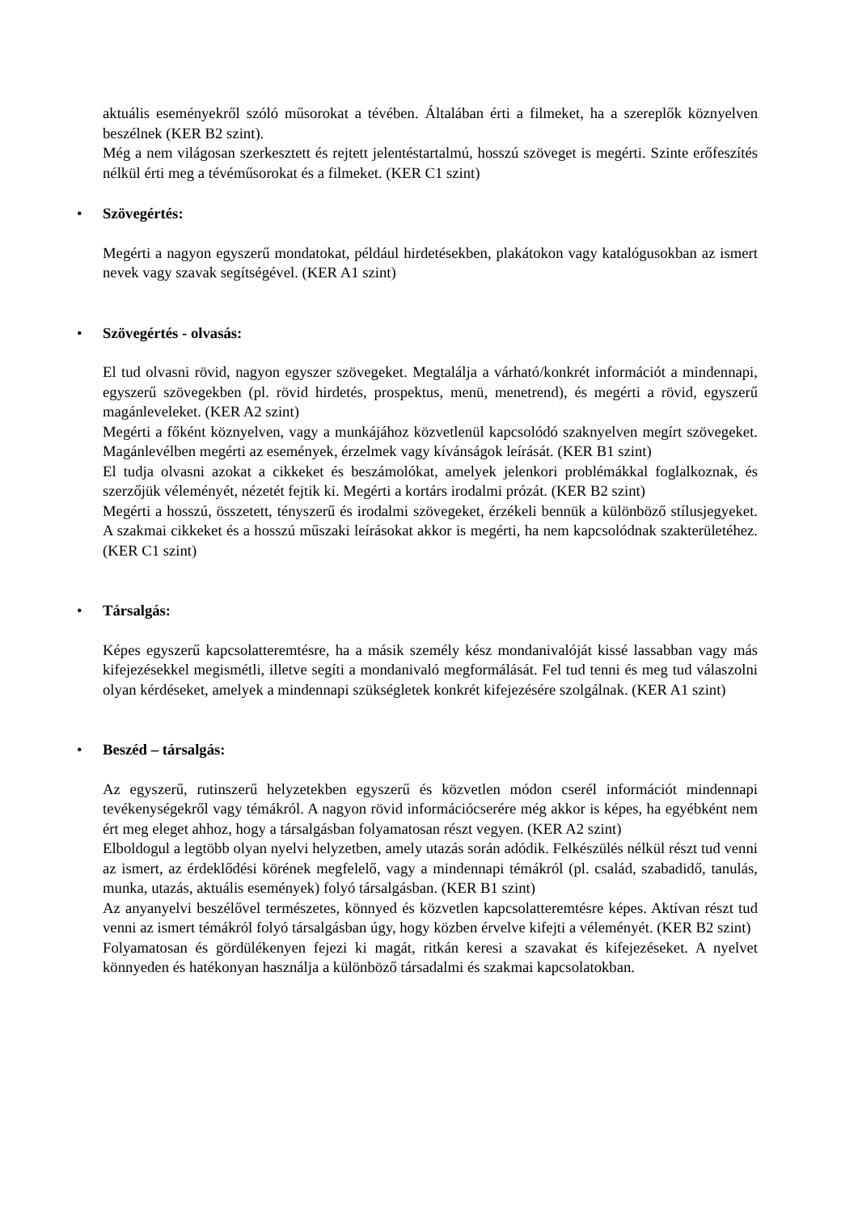aktuális eseményekről szóló műsorokat a tévében. Általában érti a filmeket, ha a szereplők köznyelven beszélnek (KER B2 szint).
Még a nem világosan szerkesztett és rejtett jelentéstartalmú, hosszú szöveget is megérti. Szinte erőfeszítés nélkül érti meg a tévéműsorokat és a filmeket. (KER C1 szint)
• Szövegértés:
Megérti a nagyon egyszerű mondatokat, például hirdetésekben, plakátokon vagy katalógusokban az ismert nevek vagy szavak segítségével. (KER A1 szint)
• Szövegértés - olvasás:
El tud olvasni rövid, nagyon egyszer szövegeket. Megtalálja a várható/konkrét információt a mindennapi, egyszerű szövegekben (pl. rövid hirdetés, prospektus, menü, menetrend), és megérti a rövid, egyszerű magánleveleket. (KER A2 szint)
Megérti a főként köznyelven, vagy a munkájához közvetlenül kapcsolódó szaknyelven megírt szövegeket. Magánlevélben megérti az események, érzelmek vagy kívánságok leírását. (KER B1 szint)
El tudja olvasni azokat a cikkeket és beszámolókat, amelyek jelenkori problémákkal foglalkoznak, és szerzőjük véleményét, nézetét fejtik ki. Megérti a kortárs irodalmi prózát. (KER B2 szint)
Megérti a hosszú, összetett, tényszerű és irodalmi szövegeket, érzékeli bennük a különböző stílusjegyeket. A szakmai cikkeket és a hosszú műszaki leírásokat akkor is megérti, ha nem kapcsolódnak szakterületéhez. (KER C1 szint)
• Társalgás:
Képes egyszerű kapcsolatteremtésre, ha a másik személy kész mondanivalóját kissé lassabban vagy más kifejezésekkel megismétli, illetve segíti a mondanivaló megformálását. Fel tud tenni és meg tud válaszolni olyan kérdéseket, amelyek a mindennapi szükségletek konkrét kifejezésére szolgálnak. (KER A1 szint)
• Beszéd – társalgás:
Az egyszerű, rutinszerű helyzetekben egyszerű és közvetlen módon cserél információt mindennapi tevékenységekről vagy témákról. A nagyon rövid információcserére még akkor is képes, ha egyébként nem ért meg eleget ahhoz, hogy a társalgásban folyamatosan részt vegyen. (KER A2 szint)
Elboldogul a legtöbb olyan nyelvi helyzetben, amely utazás során adódik. Felkészülés nélkül részt tud venni az ismert, az érdeklődési körének megfelelő, vagy a mindennapi témákról (pl. család, szabadidő, tanulás, munka, utazás, aktuális események) folyó társalgásban. (KER B1 szint)
Az anyanyelvi beszélővel természetes, könnyed és közvetlen kapcsolatteremtésre képes. Aktívan részt tud venni az ismert témákról folyó társalgásban úgy, hogy közben érvelve kifejti a véleményét. (KER B2 szint)
Folyamatosan és gördülékenyen fejezi ki magát, ritkán keresi a szavakat és kifejezéseket. A nyelvet könnyeden és hatékonyan használja a különböző társadalmi és szakmai kapcsolatokban.